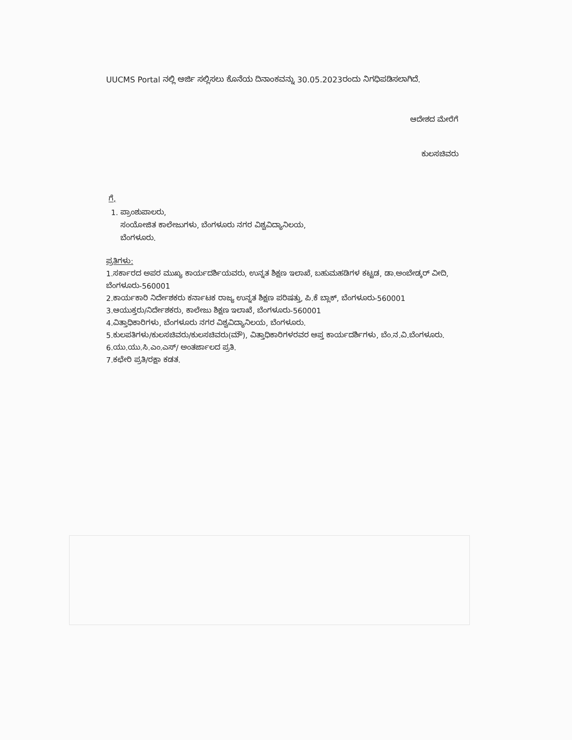UUCMS Portal ನಲ್ಲಿ ಅರ್ಜಿ ಸಲ್ಲಿಸಲು ಕೊನೆಯ ದಿನಾಂಕವನ್ನು 30.05.2023ರಂದು ನಿಗಧಿಪಡಿಸಲಾಗಿದೆ.
ಆದೇಶದ ಮೇರೆಗೆ
ಕುಲಸಚಿವರು
ಗೆ,
1. ಪ್ರಾಂಶುಪಾಲರು,
ಸಂಯೋಜಿತ ಕಾಲೇಜುಗಳು, ಬೆಂಗಳೂರು ನಗರ ವಿಶ್ವವಿದ್ಯಾನಿಲಯ,
ಬೆಂಗಳೂರು.
ಪ್ರತಿಗಳು:
1.ಸರ್ಕಾರದ ಅಪರ ಮುಖ್ಯ ಕಾರ್ಯದರ್ಶಿಯವರು, ಉನ್ನತ ಶಿಕ್ಷಣ ಇಲಾಖೆ, ಬಹುಮಹಡಿಗಳ ಕಟ್ಟಡ, ಡಾ.ಅಂಬೇಡ್ಕರ್ ವೀದಿ, ಬೆಂಗಳೂರು-560001
2.ಕಾರ್ಯಕಾರಿ ನಿರ್ದೇಶಕರು ಕರ್ನಾಟಕ ರಾಜ್ಯ ಉನ್ನತ ಶಿಕ್ಷಣ ಪರಿಷತ್ತು, ಪಿ.ಕೆ ಬ್ಲಾಕ್, ಬೆಂಗಳೂರು-560001
3.ಆಯುಕ್ತರು/ನಿರ್ದೇಶಕರು, ಕಾಲೇಜು ಶಿಕ್ಷಣ ಇಲಾಖೆ, ಬೆಂಗಳೂರು-560001
4.ವಿತ್ತಾಧಿಕಾರಿಗಳು, ಬೆಂಗಳೂರು ನಗರ ವಿಶ್ವವಿದ್ಯಾನಿಲಯ, ಬೆಂಗಳೂರು.
5.ಕುಲಪತಿಗಳು/ಕುಲಸಚಿವರು/ಕುಲಸಚಿವರು(ಮೌ), ವಿತ್ತಾಧಿಕಾರಿಗಳರವರ ಆಪ್ತ ಕಾರ್ಯದರ್ಶಿಗಳು, ಬೆಂ.ನ.ವಿ.ಬೆಂಗಳೂರು.
6.ಯು.ಯು.ಸಿ.ಎಂ.ಎಸ್/ ಅಂತರ್ಜಾಲದ ಪ್ರತಿ.
7.ಕಛೇರಿ ಪ್ರತಿ/ರಕ್ಷಾ ಕಡತ.